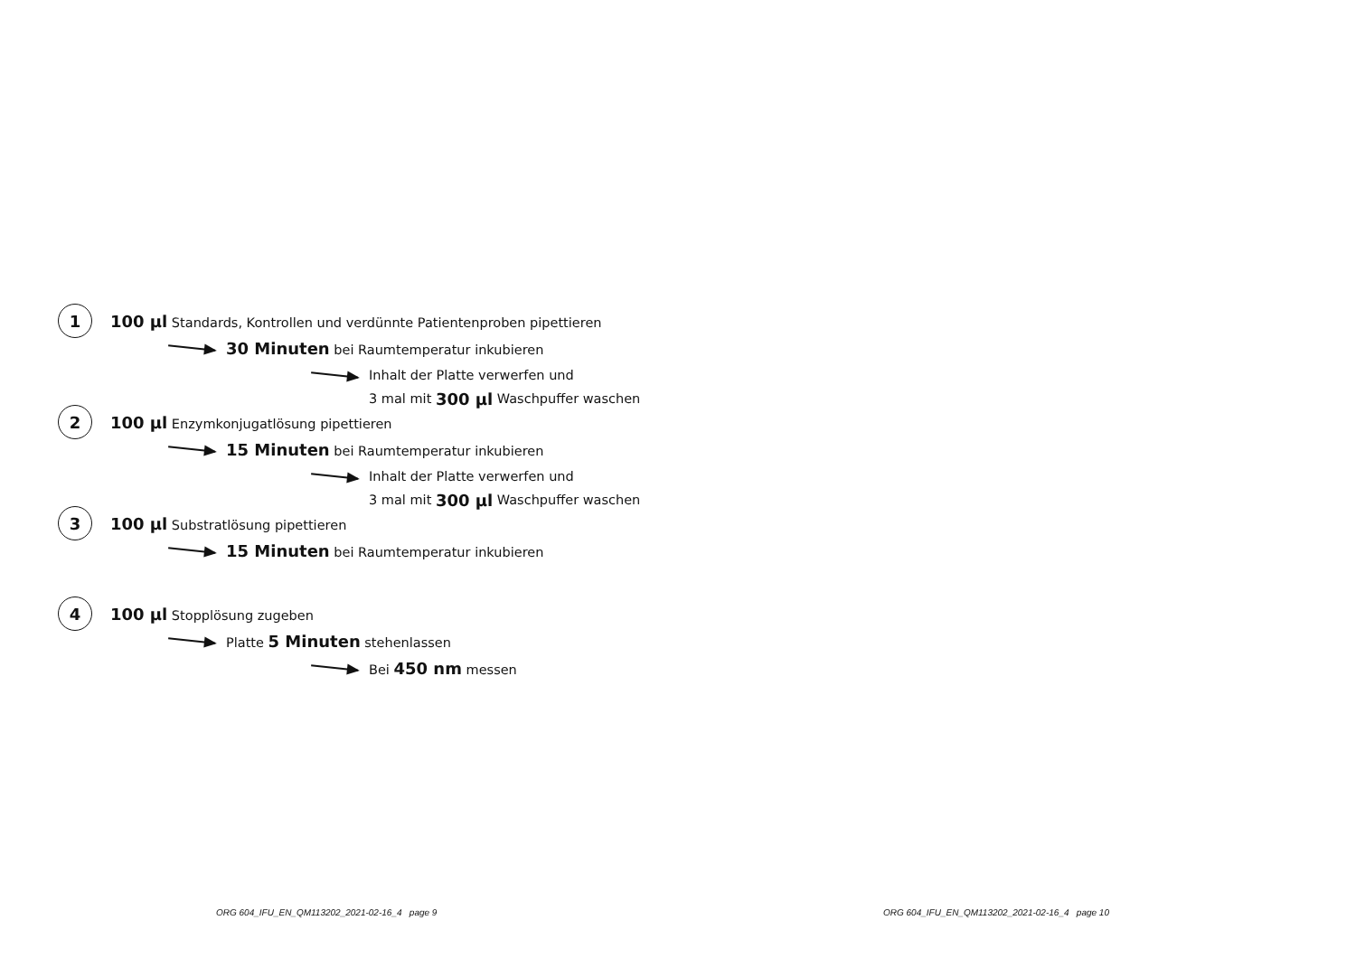1 100 µl Standards, Kontrollen und verdünnte Patientenproben pipettieren
30 Minuten bei Raumtemperatur inkubieren
Inhalt der Platte verwerfen und
3 mal mit 300 µl Waschpuffer waschen
2 100 µl Enzymkonjugatlösung pipettieren
15 Minuten bei Raumtemperatur inkubieren
Inhalt der Platte verwerfen und
3 mal mit 300 µl Waschpuffer waschen
3 100 µl Substratlösung pipettieren
15 Minuten bei Raumtemperatur inkubieren
4 100 µl Stopplösung zugeben
Platte 5 Minuten stehenlassen
Bei 450 nm messen
ORG 604_IFU_EN_QM113202_2021-02-16_4 page 9
ORG 604_IFU_EN_QM113202_2021-02-16_4 page 10